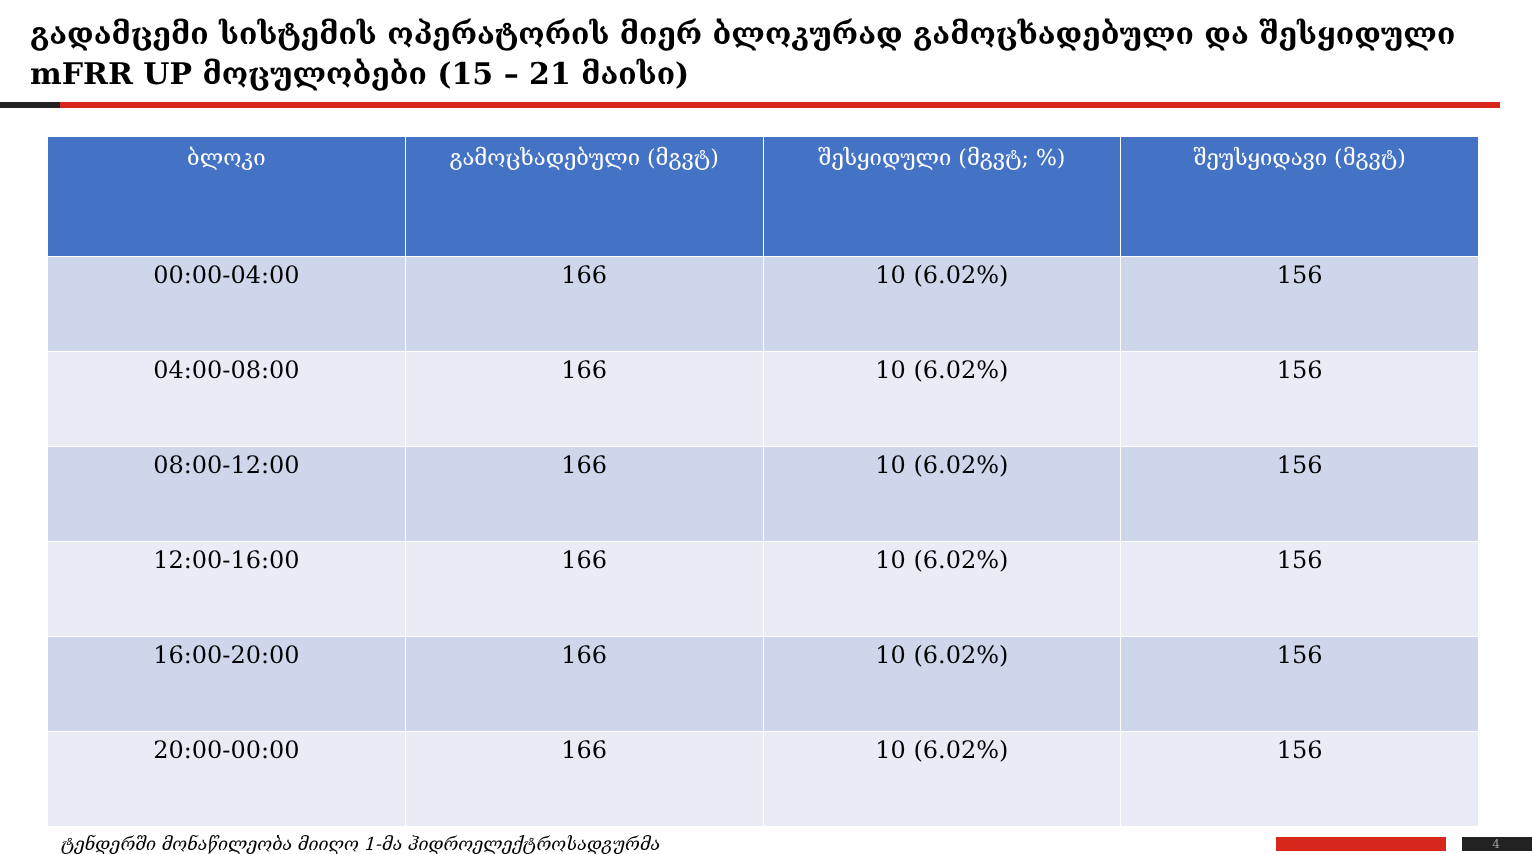გადამცემი სისტემის ოპერატორის მიერ ბლოკურად გამოცხადებული და შესყიდული mFRR UP მოცულობები (15 – 21 მაისი)
| ბლოკი | გამოცხადებული (მგვტ) | შესყიდული (მგვტ; %) | შეუსყიდავი (მგვტ) |
| --- | --- | --- | --- |
| 00:00-04:00 | 166 | 10 (6.02%) | 156 |
| 04:00-08:00 | 166 | 10 (6.02%) | 156 |
| 08:00-12:00 | 166 | 10 (6.02%) | 156 |
| 12:00-16:00 | 166 | 10 (6.02%) | 156 |
| 16:00-20:00 | 166 | 10 (6.02%) | 156 |
| 20:00-00:00 | 166 | 10 (6.02%) | 156 |
ტენდერში მონაწილეობა მიიღო 1-მა ჰიდროელექტროსადგურმა 4